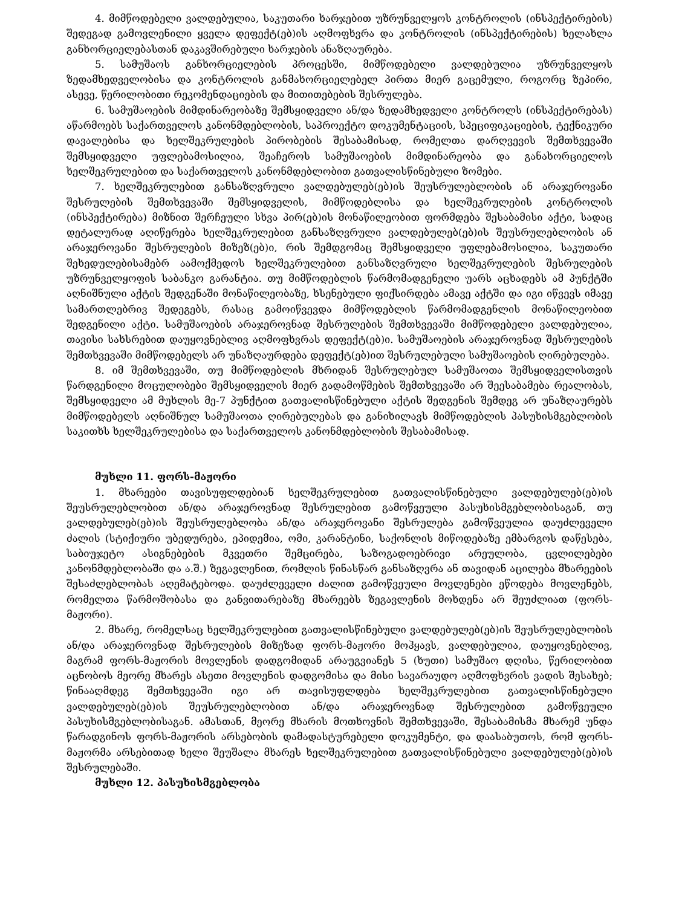4. მიმწოდებელი ვალდებულია, საკუთარი ხარჯებით უზრუნველყოს კონტროლის (ინსპექტირების) შედეგად გამოვლენილი ყველა დეფექტ(ებ)ის აღმოფხვრა და კონტროლის (ინსპექტირების) ხელახლა განხორციელებასთან დაკავშირებული ხარჯების ანაზღაურება.
5. სამუშაოს განხორციელების პროცესში, მიმწოდებელი ვალდებულია უზრუნველყოს ზედამხედველობისა და კონტროლის განმახორციელებელ პირთა მიერ გაცემული, როგორც ზეპირი, ასევე, წერილობითი რეკომენდაციების და მითითებების შესრულება.
6. სამუშაოების მიმდინარეობაზე შემსყიდველი ან/და ზედამხედველი კონტროლს (ინსპექტირებას) აწარმოებს საქართველოს კანონმდებლობის, საპროექტო დოკუმენტაციის, სპეციფიკაციების, ტექნიკური დავალებისა და ხელშეკრულების პირობების შესაბამისად, რომელთა დარღვევის შემთხვევაში შემსყიდველი უფლებამოსილია, შეაჩეროს სამუშაოების მიმდინარეობა და განახორციელოს ხელშეკრულებით და საქართველოს კანონმდებლობით გათვალისწინებული ზომები.
7. ხელშეკრულებით განსაზღვრული ვალდებულებ(ებ)ის შეუსრულებლობის ან არაჯეროვანი შესრულების შემთხვევაში შემსყიდველის, მიმწოდებლისა და ხელშეკრულების კონტროლის (ინსპექტირება) მიზნით შერჩეული სხვა პირ(ებ)ის მონაწილეობით ფორმდება შესაბამისი აქტი, სადაც დეტალურად აღიწერება ხელშეკრულებით განსაზღვრული ვალდებულებ(ებ)ის შეუსრულებლობის ან არაჯეროვანი შესრულების მიზეზ(ებ)ი, რის შემდგომაც შემსყიდველი უფლებამოსილია, საკუთარი შეხედულებისამებრ აამოქმედოს ხელშეკრულებით განსაზღვრული ხელშეკრულების შესრულების უზრუნველყოფის საბანკო გარანტია. თუ მიმწოდებლის წარმომადგენელი უარს აცხადებს ამ პუნქტში აღნიშნული აქტის შედგენაში მონაწილეობაზე, ხსენებული ფიქსირდება ამავე აქტში და იგი იწვევს იმავე სამართლებრივ შედეგებს, რასაც გამოიწვევდა მიმწოდებლის წარმომადგენლის მონაწილეობით შედგენილი აქტი. სამუშაოების არაჯეროვნად შესრულების შემთხვევაში მიმწოდებელი ვალდებულია, თავისი სახსრებით დაუყოვნებლივ აღმოფხვრას დეფექტ(ებ)ი. სამუშაოების არაჯეროვნად შესრულების შემთხვევაში მიმწოდებელს არ უნაზღაურდება დეფექტ(ებ)ით შესრულებული სამუშაოების ღირებულება.
8. იმ შემთხვევაში, თუ მიმწოდებლის მხრიდან შესრულებულ სამუშაოთა შემსყიდველისთვის წარდგენილი მოცულობები შემსყიდველის მიერ გადამოწმების შემთხვევაში არ შეესაბამება რეალობას, შემსყიდველი ამ მუხლის მე-7 პუნქტით გათვალისწინებული აქტის შედგენის შემდეგ არ უნაზღაურებს მიმწოდებელს აღნიშნულ სამუშაოთა ღირებულებას და განიხილავს მიმწოდებლის პასუხისმგებლობის საკითხს ხელშეკრულებისა და საქართველოს კანონმდებლობის შესაბამისად.
მუხლი 11. ფორს-მაჟორი
1. მხარეები თავისუფლდებიან ხელშეკრულებით გათვალისწინებული ვალდებულებ(ებ)ის შეუსრულებლობით ან/და არაჯეროვნად შესრულებით გამოწვეული პასუხისმგებლობისაგან, თუ ვალდებულებ(ებ)ის შეუსრულებლობა ან/და არაჯეროვანი შესრულება გამოწვეულია დაუძლეველი ძალის (სტიქიური უბედურება, ეპიდემია, ომი, კარანტინი, საქონლის მიწოდებაზე ემბარგოს დაწესება, საბიუჯეტო ასიგნებების მკვეთრი შემცირება, საზოგადოებრივი არეულობა, ცვლილებები კანონმდებლობაში და ა.შ.) ზეგავლენით, რომლის წინასწარ განსაზღვრა ან თავიდან აცილება მხარეების შესაძლებლობას აღემატებოდა. დაუძლეველი ძალით გამოწვეული მოვლენები ეწოდება მოვლენებს, რომელთა წარმოშობასა და განვითარებაზე მხარეებს ზეგავლენის მოხდენა არ შეუძლიათ (ფორს-მაჟორი).
2. მხარე, რომელსაც ხელშეკრულებით გათვალისწინებული ვალდებულებ(ებ)ის შეუსრულებლობის ან/და არაჯეროვნად შესრულების მიზეზად ფორს-მაჟორი მოჰყავს, ვალდებულია, დაუყოვნებლივ, მაგრამ ფორს-მაჟორის მოვლენის დადგომიდან არაუგვიანეს 5 (ხუთი) სამუშაო დღისა, წერილობით აცნობოს მეორე მხარეს ასეთი მოვლენის დადგომისა და მისი სავარაუდო აღმოფხვრის ვადის შესახებ; წინააღმდეგ შემთხვევაში იგი არ თავისუფლდება ხელშეკრულებით გათვალისწინებული ვალდებულებ(ებ)ის შეუსრულებლობით ან/და არაჯეროვნად შესრულებით გამოწვეული პასუხისმგებლობისაგან. ამასთან, მეორე მხარის მოთხოვნის შემთხვევაში, შესაბამისმა მხარემ უნდა წარადგინოს ფორს-მაჟორის არსებობის დამადასტურებელი დოკუმენტი, და დაასაბუთოს, რომ ფორს-მაჟორმა არსებითად ხელი შეუშალა მხარეს ხელშეკრულებით გათვალისწინებული ვალდებულებ(ებ)ის შესრულებაში.
მუხლი 12. პასუხისმგებლობა